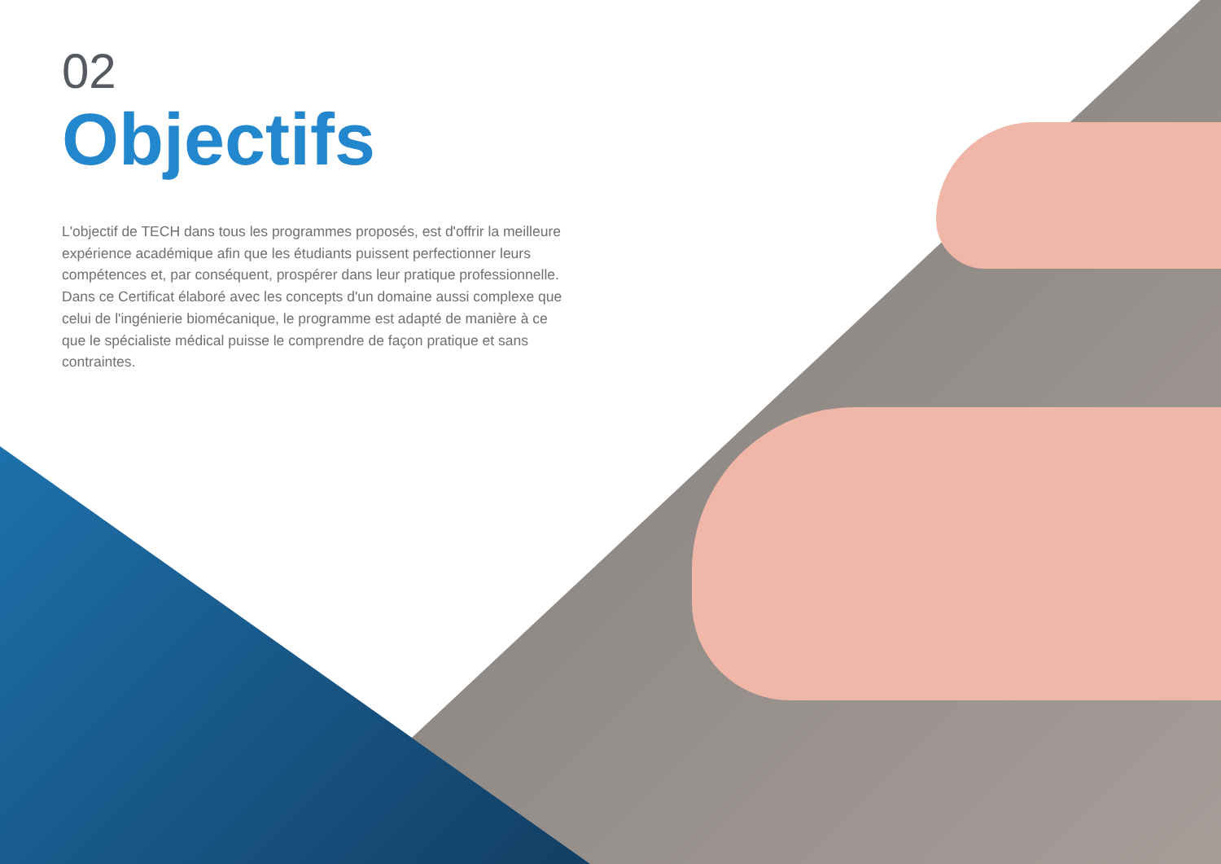02
Objectifs
L'objectif de TECH dans tous les programmes proposés, est d'offrir la meilleure expérience académique afin que les étudiants puissent perfectionner leurs compétences et, par conséquent, prospérer dans leur pratique professionnelle. Dans ce Certificat élaboré avec les concepts d'un domaine aussi complexe que celui de l'ingénierie biomécanique, le programme est adapté de manière à ce que le spécialiste médical puisse le comprendre de façon pratique et sans contraintes.